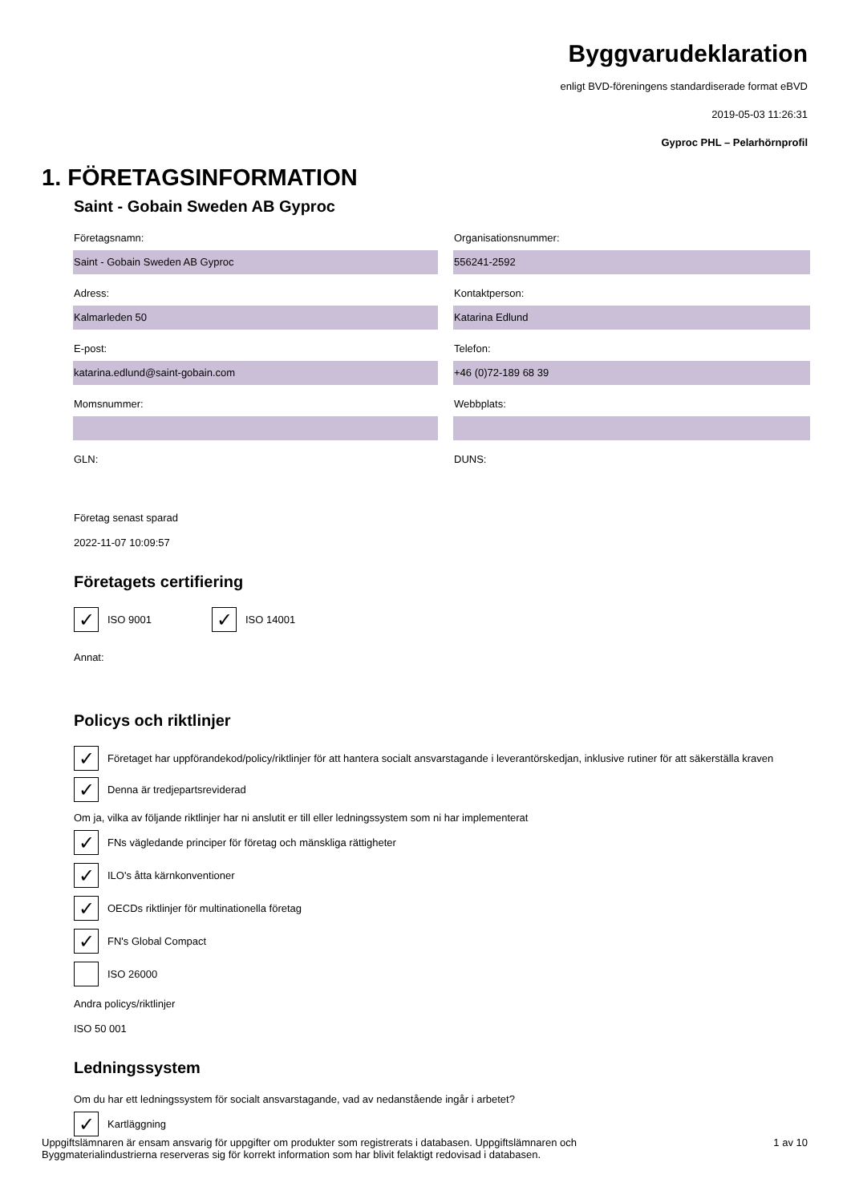Byggvarudeklaration
enligt BVD-föreningens standardiserade format eBVD
2019-05-03 11:26:31
Gyproc PHL – Pelarhörnprofil
1. FÖRETAGSINFORMATION
Saint - Gobain Sweden AB Gyproc
Företagsnamn:
Saint - Gobain Sweden AB Gyproc
Organisationsnummer:
556241-2592
Adress:
Kalmarleden 50
Kontaktperson:
Katarina Edlund
E-post:
katarina.edlund@saint-gobain.com
Telefon:
+46 (0)72-189 68 39
Momsnummer:
Webbplats:
GLN:
DUNS:
Företag senast sparad
2022-11-07 10:09:57
Företagets certifiering
✓ ISO 9001
✓ ISO 14001
Annat:
Policys och riktlinjer
✓ Företaget har uppförandekod/policy/riktlinjer för att hantera socialt ansvarstagande i leverantörskedjan, inklusive rutiner för att säkerställa kraven
✓ Denna är tredjepartsreviderad
Om ja, vilka av följande riktlinjer har ni anslutit er till eller ledningssystem som ni har implementerat
✓ FNs vägledande principer för företag och mänskliga rättigheter
✓ ILO's åtta kärnkonventioner
✓ OECDs riktlinjer för multinationella företag
✓ FN's Global Compact
ISO 26000
Andra policys/riktlinjer
ISO 50 001
Ledningssystem
Om du har ett ledningssystem för socialt ansvarstagande, vad av nedanstående ingår i arbetet?
✓ Kartläggning
Uppgiftslämnaren är ensam ansvarig för uppgifter om produkter som registrerats i databasen. Uppgiftslämnaren och
Byggmaterialindustrierna reserveras sig för korrekt information som har blivit felaktigt redovisad i databasen.
1 av 10